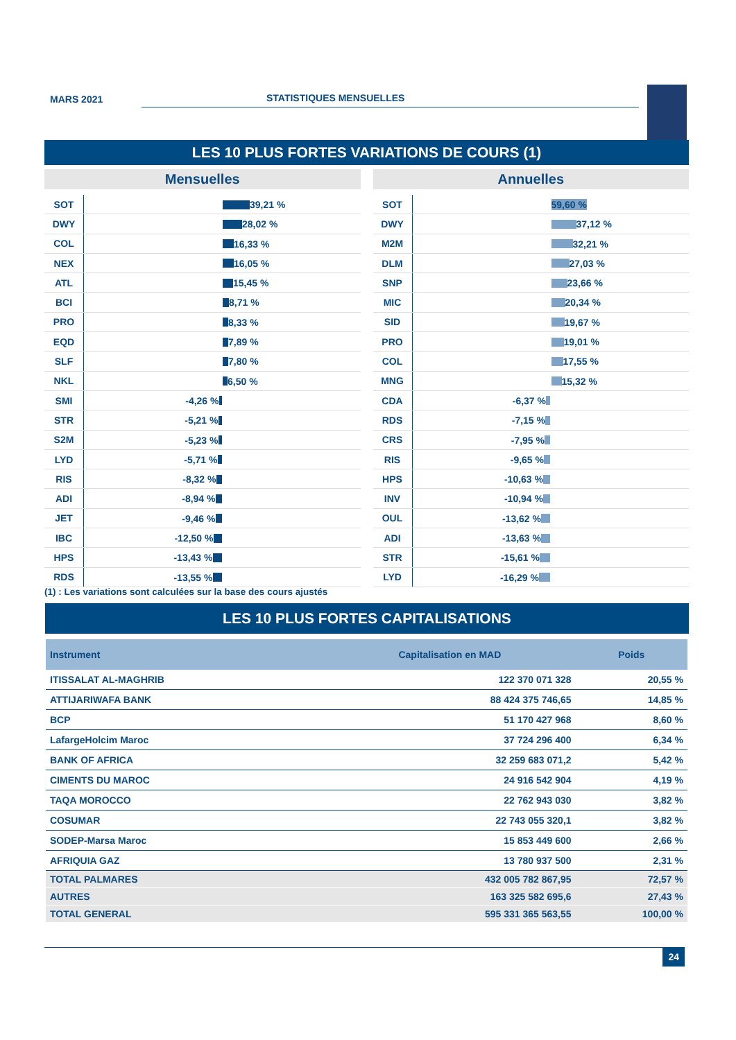MARS 2021 STATISTIQUES MENSUELLES
LES 10 PLUS FORTES VARIATIONS DE COURS (1)
Mensuelles
SOT
39,21 %
DWY
28,02 %
COL
16,33 %
NEX
16,05 %
ATL
15,45 %
BCI
8,71 %
PRO
8,33 %
EQD
7,89 %
SLF
7,80 %
NKL
6,50 %
SMI
-4,26 %
STR
-5,21 %
S2M
-5,23 %
LYD
-5,71 %
RIS
-8,32 %
ADI
-8,94 %
JET
-9,46 %
IBC
-12,50 %
HPS
-13,43 %
RDS
-13,55 %
Annuelles
SOT
59,60 %
DWY
37,12 %
M2M
32,21 %
DLM
27,03 %
SNP
23,66 %
MIC
20,34 %
SID
19,67 %
PRO
19,01 %
COL
17,55 %
MNG
15,32 %
CDA
-6,37 %
RDS
-7,15 %
CRS
-7,95 %
RIS
-9,65 %
HPS
-10,63 %
INV
-10,94 %
OUL
-13,62 %
ADI
-13,63 %
STR
-15,61 %
LYD
-16,29 %
(1) : Les variations sont calculées sur la base des cours ajustés
LES 10 PLUS FORTES CAPITALISATIONS
| Instrument | Capitalisation en MAD | Poids |
| --- | --- | --- |
| ITISSALAT AL-MAGHRIB | 122 370 071 328 | 20,55 % |
| ATTIJARIWAFA BANK | 88 424 375 746,65 | 14,85 % |
| BCP | 51 170 427 968 | 8,60 % |
| LafargeHolcim Maroc | 37 724 296 400 | 6,34 % |
| BANK OF AFRICA | 32 259 683 071,2 | 5,42 % |
| CIMENTS DU MAROC | 24 916 542 904 | 4,19 % |
| TAQA MOROCCO | 22 762 943 030 | 3,82 % |
| COSUMAR | 22 743 055 320,1 | 3,82 % |
| SODEP-Marsa Maroc | 15 853 449 600 | 2,66 % |
| AFRIQUIA GAZ | 13 780 937 500 | 2,31 % |
| TOTAL PALMARES | 432 005 782 867,95 | 72,57 % |
| AUTRES | 163 325 582 695,6 | 27,43 % |
| TOTAL GENERAL | 595 331 365 563,55 | 100,00 % |
24